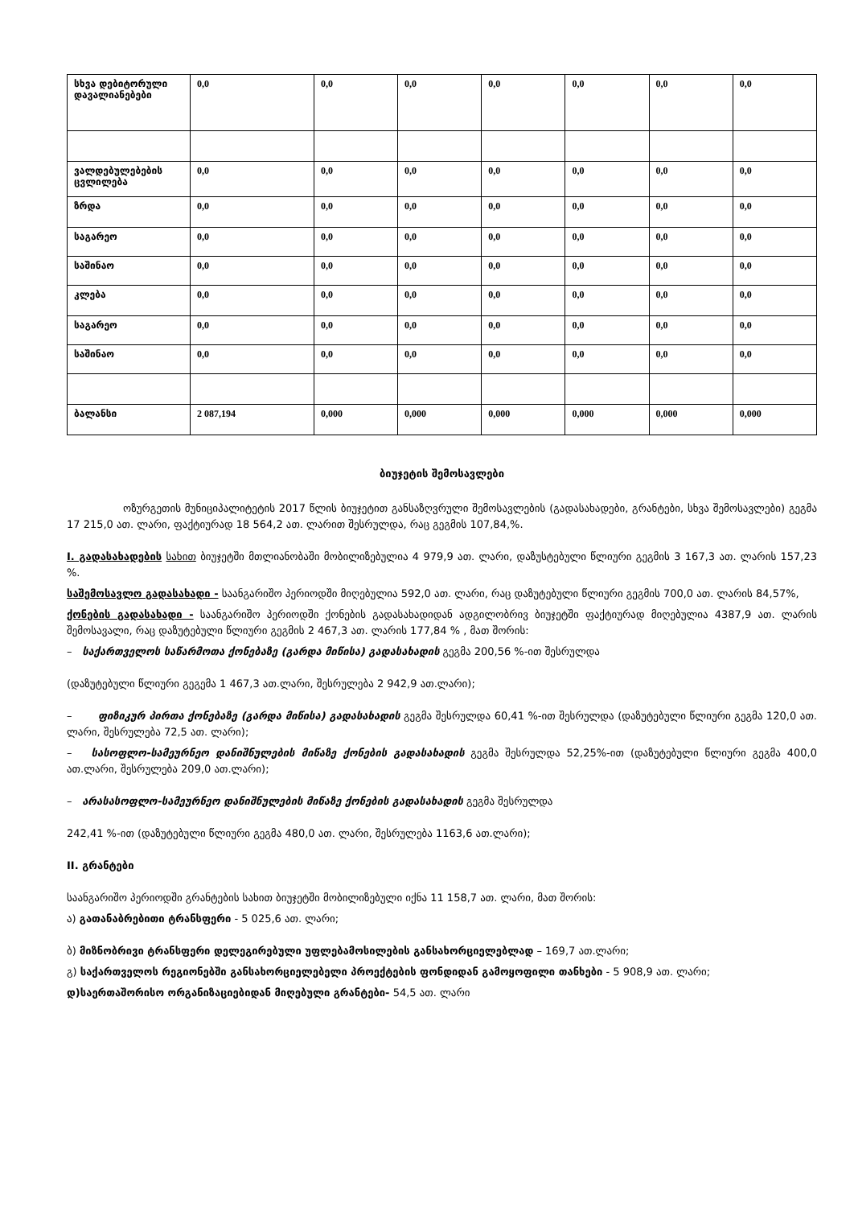| სხვა დებიტორული დავალიანებები | 0,0 | 0,0 | 0,0 | 0,0 | 0,0 | 0,0 | 0,0 |
| ვალდებულებების ცვლილება | 0,0 | 0,0 | 0,0 | 0,0 | 0,0 | 0,0 | 0,0 |
| ზრდა | 0,0 | 0,0 | 0,0 | 0,0 | 0,0 | 0,0 | 0,0 |
| საგარეო | 0,0 | 0,0 | 0,0 | 0,0 | 0,0 | 0,0 | 0,0 |
| საშინაო | 0,0 | 0,0 | 0,0 | 0,0 | 0,0 | 0,0 | 0,0 |
| კლება | 0,0 | 0,0 | 0,0 | 0,0 | 0,0 | 0,0 | 0,0 |
| საგარეო | 0,0 | 0,0 | 0,0 | 0,0 | 0,0 | 0,0 | 0,0 |
| საშინაო | 0,0 | 0,0 | 0,0 | 0,0 | 0,0 | 0,0 | 0,0 |
| ბალანსი | 2 087,194 | 0,000 | 0,000 | 0,000 | 0,000 | 0,000 | 0,000 |
ბიუჯეტის შემოსავლები
ოზურგეთის მუნიციპალიტეტის 2017 წლის ბიუჯეტით განსაზღვრული შემოსავლების (გადასახადები, გრანტები, სხვა შემოსავლები) გეგმა 17 215,0 ათ. ლარი, ფაქტიურად 18 564,2 ათ. ლარით შესრულდა, რაც გეგმის 107,84,%.
I. გადასახადების სახით ბიუჯეტში მთლიანობაში მობილიზებულია 4 979,9 ათ. ლარი, დაზუსტებული წლიური გეგმის 3 167,3 ათ. ლარის 157,23 %.
საშემოსავლო გადასახადი - საანგარიშო პერიოდში მიღებულია 592,0 ათ. ლარი, რაც დაზუტებული წლიური გეგმის 700,0 ათ. ლარის 84,57%,
ქონების გადასახადი - საანგარიშო პერიოდში ქონების გადასახადიდან ადგილობრივ ბიუჯეტში ფაქტიურად მიღებულია 4387,9 ათ. ლარის შემოსავალი, რაც დაზუტებული წლიური გეგმის 2 467,3 ათ. ლარის 177,84 % , მათ შორის:
– საქართველოს საწარმოთა ქონებაზე (გარდა მიწისა) გადასახადის გეგმა 200,56 %-ით შესრულდა
(დაზუტებული წლიური გეგემა 1 467,3 ათ.ლარი, შესრულება 2 942,9 ათ.ლარი);
– ფიზიკურ პირთა ქონებაზე (გარდა მიწისა) გადასახადის გეგმა შესრულდა 60,41 %-ით შესრულდა (დაზუტებული წლიური გეგმა 120,0 ათ. ლარი, შესრულება 72,5 ათ. ლარი);
– სასოფლო-სამეურნეო დანიშნულების მიწაზე ქონების გადასახადის გეგმა შესრულდა 52,25%-ით (დაზუტებული წლიური გეგმა 400,0 ათ.ლარი, შესრულება 209,0 ათ.ლარი);
– არასასოფლო-სამეურნეო დანიშნულების მიწაზე ქონების გადასახადის გეგმა შესრულდა
242,41 %-ით (დაზუტებული წლიური გეგმა 480,0 ათ. ლარი, შესრულება 1163,6 ათ.ლარი);
II. გრანტები
საანგარიშო პერიოდში გრანტების სახით ბიუჯეტში მობილიზებული იქნა 11 158,7 ათ. ლარი, მათ შორის:
ა) გათანაბრებითი ტრანსფერი - 5 025,6 ათ. ლარი;
ბ) მიზნობრივი ტრანსფერი დელეგირებული უფლებამოსილების განსახორციელებლად – 169,7 ათ.ლარი;
გ) საქართველოს რეგიონებში განსახორციელებელი პროექტების ფონდიდან გამოყოფილი თანხები - 5 908,9 ათ. ლარი;
დ)საერთაშორისო ორგანიზაციებიდან მიღებული გრანტები- 54,5 ათ. ლარი